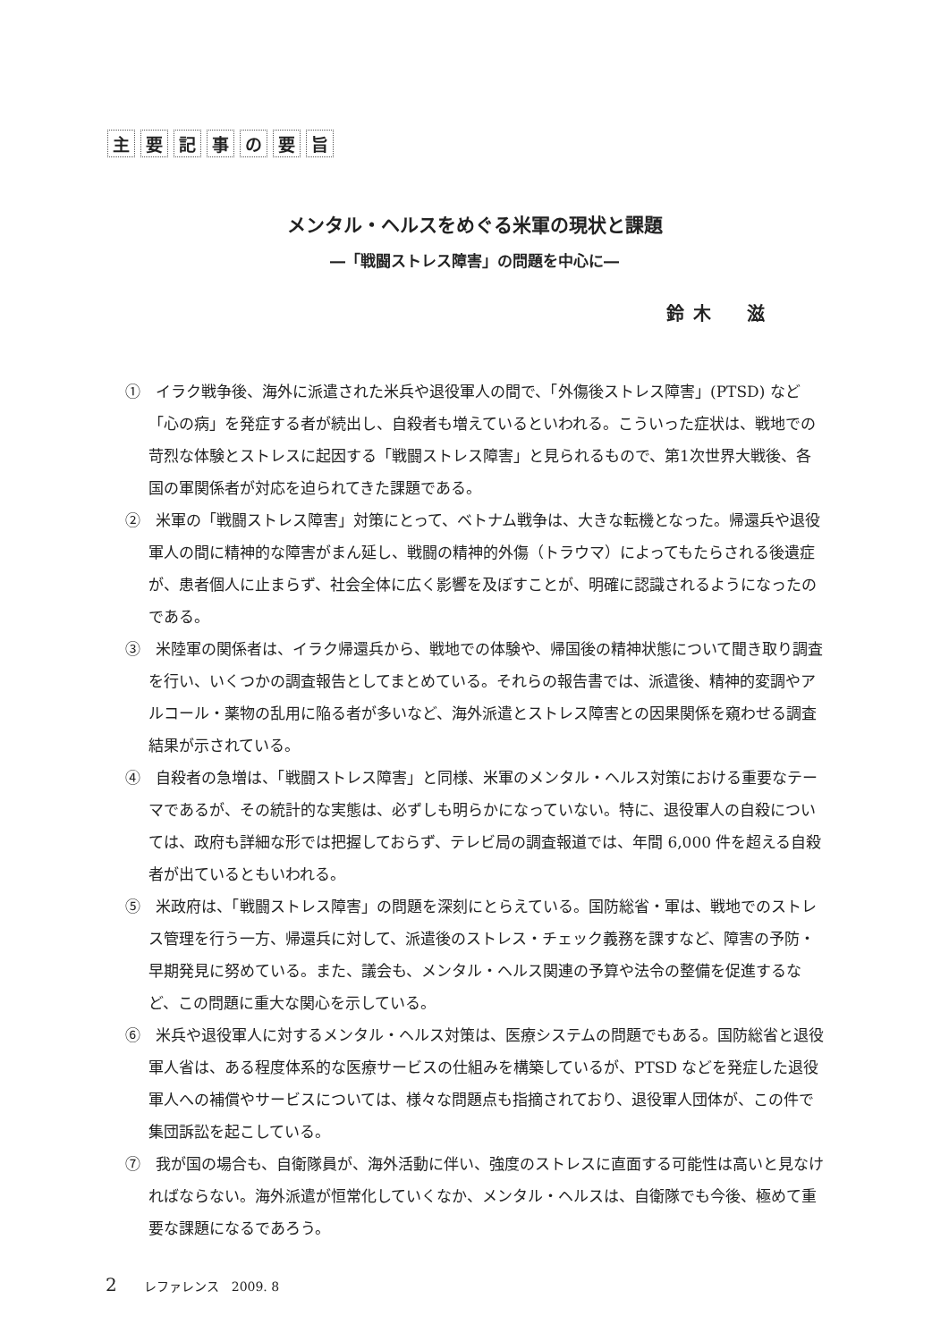主要記事の要旨
メンタル・ヘルスをめぐる米軍の現状と課題
―「戦闘ストレス障害」の問題を中心に―
鈴木　滋
①　イラク戦争後、海外に派遣された米兵や退役軍人の間で、「外傷後ストレス障害」(PTSD) など「心の病」を発症する者が続出し、自殺者も増えているといわれる。こういった症状は、戦地での苛烈な体験とストレスに起因する「戦闘ストレス障害」と見られるもので、第1次世界大戦後、各国の軍関係者が対応を迫られてきた課題である。
②　米軍の「戦闘ストレス障害」対策にとって、ベトナム戦争は、大きな転機となった。帰還兵や退役軍人の間に精神的な障害がまん延し、戦闘の精神的外傷（トラウマ）によってもたらされる後遺症が、患者個人に止まらず、社会全体に広く影響を及ぼすことが、明確に認識されるようになったのである。
③　米陸軍の関係者は、イラク帰還兵から、戦地での体験や、帰国後の精神状態について聞き取り調査を行い、いくつかの調査報告としてまとめている。それらの報告書では、派遣後、精神的変調やアルコール・薬物の乱用に陥る者が多いなど、海外派遣とストレス障害との因果関係を窺わせる調査結果が示されている。
④　自殺者の急増は、「戦闘ストレス障害」と同様、米軍のメンタル・ヘルス対策における重要なテーマであるが、その統計的な実態は、必ずしも明らかになっていない。特に、退役軍人の自殺については、政府も詳細な形では把握しておらず、テレビ局の調査報道では、年間 6,000 件を超える自殺者が出ているともいわれる。
⑤　米政府は、「戦闘ストレス障害」の問題を深刻にとらえている。国防総省・軍は、戦地でのストレス管理を行う一方、帰還兵に対して、派遣後のストレス・チェック義務を課すなど、障害の予防・早期発見に努めている。また、議会も、メンタル・ヘルス関連の予算や法令の整備を促進するなど、この問題に重大な関心を示している。
⑥　米兵や退役軍人に対するメンタル・ヘルス対策は、医療システムの問題でもある。国防総省と退役軍人省は、ある程度体系的な医療サービスの仕組みを構築しているが、PTSD などを発症した退役軍人への補償やサービスについては、様々な問題点も指摘されており、退役軍人団体が、この件で集団訴訟を起こしている。
⑦　我が国の場合も、自衛隊員が、海外活動に伴い、強度のストレスに直面する可能性は高いと見なければならない。海外派遣が恒常化していくなか、メンタル・ヘルスは、自衛隊でも今後、極めて重要な課題になるであろう。
2 レファレンス　2009. 8